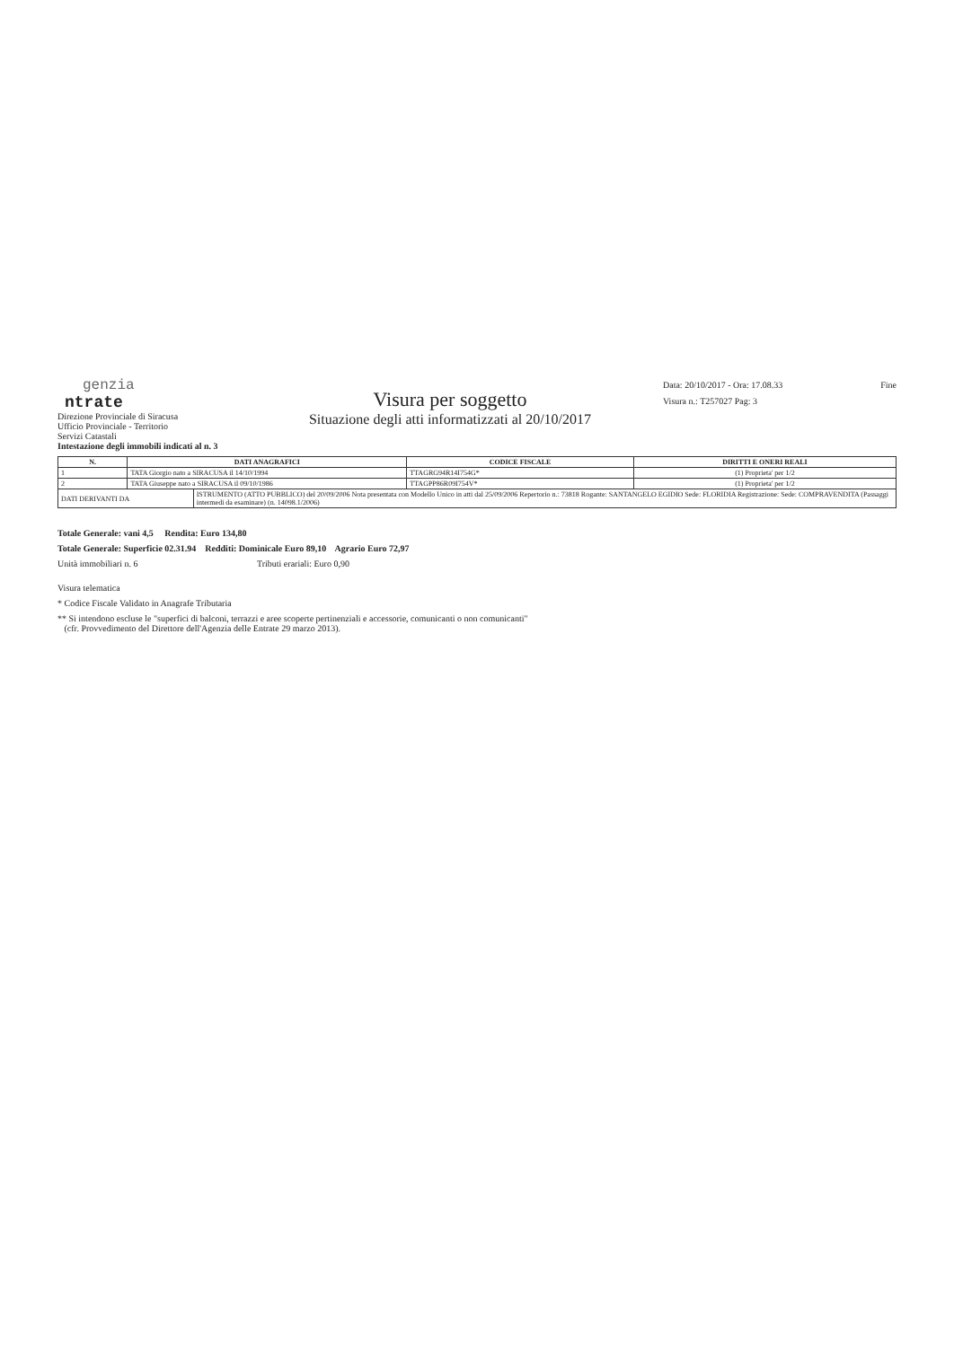genzia
ntrate
Direzione Provinciale di Siracusa
Ufficio Provinciale - Territorio
Servizi Catastali
Visura per soggetto
Situazione degli atti informatizzati al 20/10/2017
Data: 20/10/2017 - Ora: 17.08.33
Visura n.: T257027 Pag: 3
Fine
Intestazione degli immobili indicati al n. 3
| N. | DATI ANAGRAFICI | | CODICE FISCALE | DIRITTI E ONERI REALI |
| --- | --- | --- | --- | --- |
| 1 | TATA Giorgio nato a SIRACUSA il 14/10/1994 | | TTAGRG94R14I754G* | (1) Proprieta' per 1/2 |
| 2 | TATA Giuseppe nato a SIRACUSA il 09/10/1986 | | TTAGPP86R09I754V* | (1) Proprieta' per 1/2 |
| DATI DERIVANTI DA | | ISTRUMENTO (ATTO PUBBLICO) del 20/09/2006 Nota presentata con Modello Unico in atti dal 25/09/2006 Repertorio n.: 73818 Rogante: SANTANGELO EGIDIO Sede: FLORIDIA Registrazione: Sede: COMPRAVENDITA (Passaggi intermedi da esaminare) (n. 14098.1/2006) | | |
Totale Generale: vani 4,5 Rendita: Euro 134,80
Totale Generale: Superficie 02.31.94 Redditi: Dominicale Euro 89,10 Agrario Euro 72,97
Unità immobiliari n. 6 Tributi erariali: Euro 0,90
Visura telematica
* Codice Fiscale Validato in Anagrafe Tributaria
** Si intendono escluse le "superfici di balconi, terrazzi e aree scoperte pertinenziali e accessorie, comunicanti o non comunicanti"
(cfr. Provvedimento del Direttore dell'Agenzia delle Entrate 29 marzo 2013).